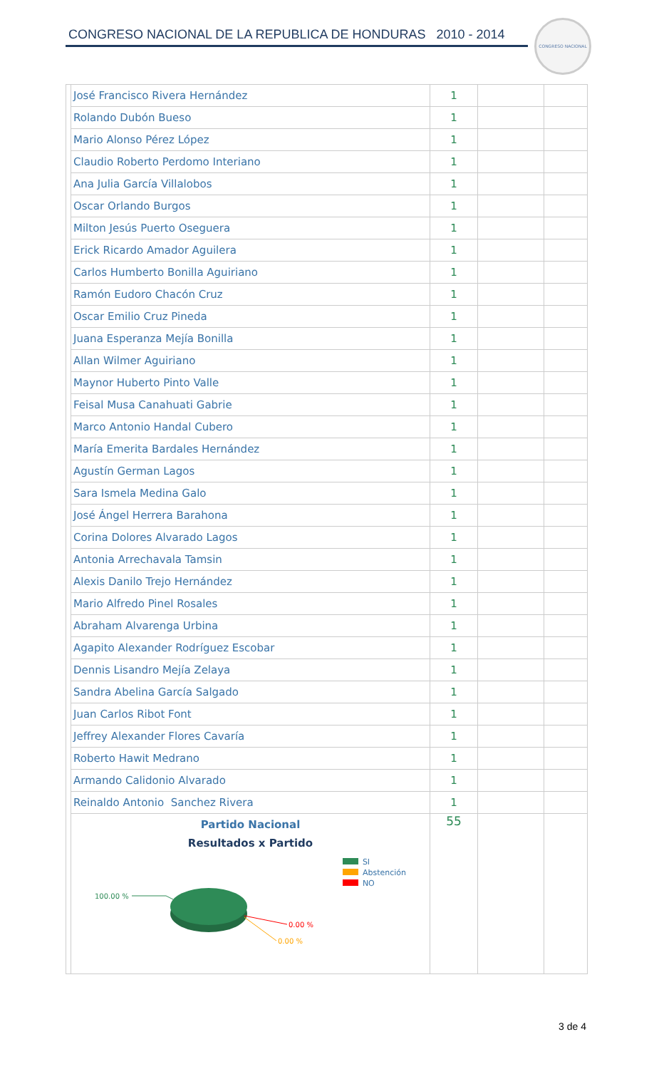CONGRESO NACIONAL DE LA REPUBLICA DE HONDURAS 2010 - 2014
CONGRESO NACIONAL
| | José Francisco Rivera Hernández | 1 | | |
| | Rolando Dubón Bueso | 1 | | |
| | Mario Alonso Pérez López | 1 | | |
| | Claudio Roberto Perdomo Interiano | 1 | | |
| | Ana Julia García Villalobos | 1 | | |
| | Oscar Orlando Burgos | 1 | | |
| | Milton Jesús Puerto Oseguera | 1 | | |
| | Erick Ricardo Amador Aguilera | 1 | | |
| | Carlos Humberto Bonilla Aguiriano | 1 | | |
| | Ramón Eudoro Chacón Cruz | 1 | | |
| | Oscar Emilio Cruz Pineda | 1 | | |
| | Juana Esperanza Mejía Bonilla | 1 | | |
| | Allan Wilmer Aguiriano | 1 | | |
| | Maynor Huberto Pinto Valle | 1 | | |
| | Feisal Musa Canahuati Gabrie | 1 | | |
| | Marco Antonio Handal Cubero | 1 | | |
| | María Emerita Bardales Hernández | 1 | | |
| | Agustín German Lagos | 1 | | |
| | Sara Ismela Medina Galo | 1 | | |
| | José Ángel Herrera Barahona | 1 | | |
| | Corina Dolores Alvarado Lagos | 1 | | |
| | Antonia Arrechavala Tamsin | 1 | | |
| | Alexis Danilo Trejo Hernández | 1 | | |
| | Mario Alfredo Pinel Rosales | 1 | | |
| | Abraham Alvarenga Urbina | 1 | | |
| | Agapito Alexander Rodríguez Escobar | 1 | | |
| | Dennis Lisandro Mejía Zelaya | 1 | | |
| | Sandra Abelina García Salgado | 1 | | |
| | Juan Carlos Ribot Font | 1 | | |
| | Jeffrey Alexander Flores Cavaría | 1 | | |
| | Roberto Hawit Medrano | 1 | | |
| | Armando Calidonio Alvarado | 1 | | |
| | Reinaldo Antonio Sanchez Rivera | 1 | | |
| | Partido Nacional Resultados x Partido 100.00 % 0.00 % 0.00 % SI Abstención NO | 55 | | |
3 de 4